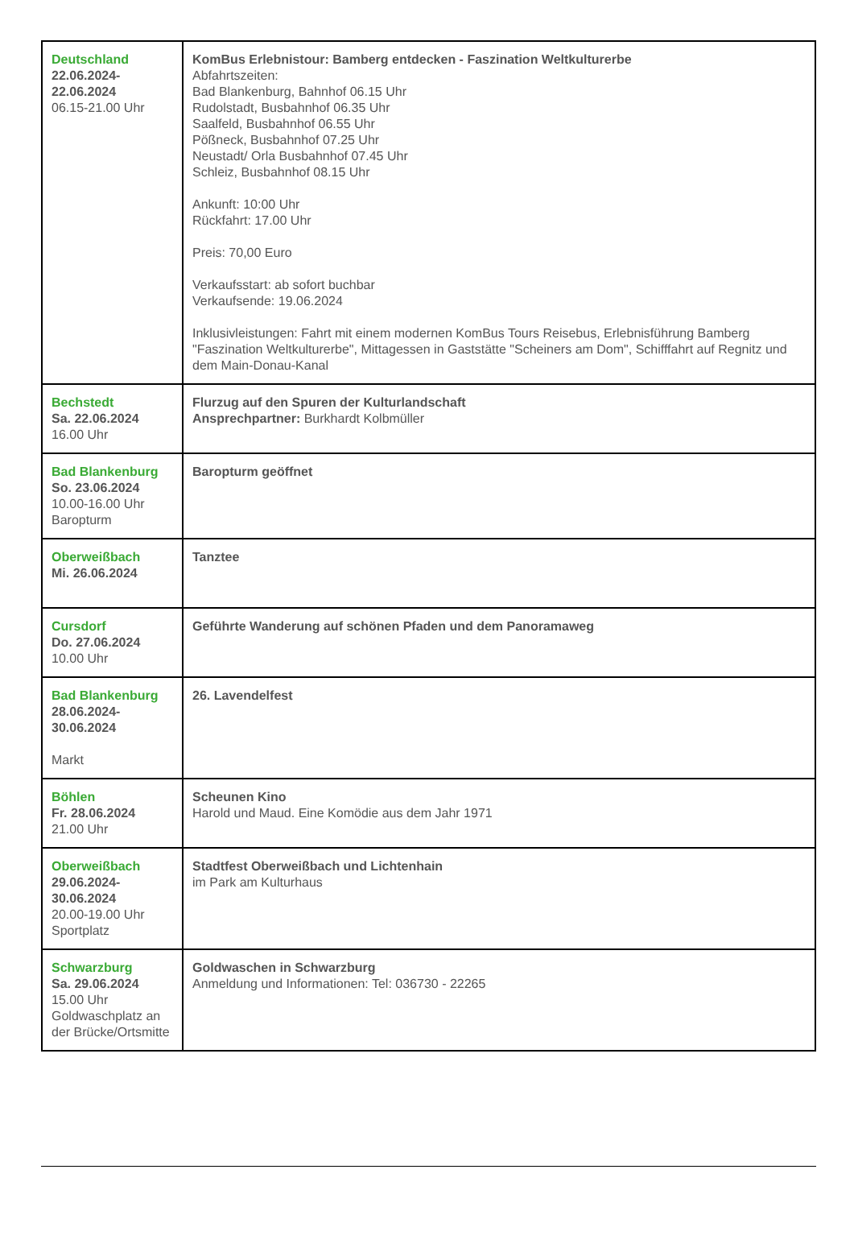| Deutschland 22.06.2024- 22.06.2024 06.15-21.00 Uhr | KomBus Erlebnistour: Bamberg entdecken - Faszination Weltkulturerbe Abfahrtszeiten: Bad Blankenburg, Bahnhof 06.15 Uhr Rudolstadt, Busbahnhof 06.35 Uhr Saalfeld, Busbahnhof 06.55 Uhr Pößneck, Busbahnhof 07.25 Uhr Neustadt/ Orla Busbahnhof 07.45 Uhr Schleiz, Busbahnhof 08.15 Uhr Ankunft: 10:00 Uhr Rückfahrt: 17.00 Uhr Preis: 70,00 Euro Verkaufsstart: ab sofort buchbar Verkaufsende: 19.06.2024 Inklusivleistungen: Fahrt mit einem modernen KomBus Tours Reisebus, Erlebnisführung Bamberg "Faszination Weltkulturerbe", Mittagessen in Gaststätte "Scheiners am Dom", Schifffahrt auf Regnitz und dem Main-Donau-Kanal |
| Bechstedt Sa. 22.06.2024 16.00 Uhr | Flurzug auf den Spuren der Kulturlandschaft Ansprechpartner: Burkhardt Kolbmüller |
| Bad Blankenburg So. 23.06.2024 10.00-16.00 Uhr Baropturm | Baropturm geöffnet |
| Oberweißbach Mi. 26.06.2024 | Tanztee |
| Cursdorf Do. 27.06.2024 10.00 Uhr | Geführte Wanderung auf schönen Pfaden und dem Panoramaweg |
| Bad Blankenburg 28.06.2024- 30.06.2024 Markt | 26. Lavendelfest |
| Böhlen Fr. 28.06.2024 21.00 Uhr | Scheunen Kino Harold und Maud. Eine Komödie aus dem Jahr 1971 |
| Oberweißbach 29.06.2024- 30.06.2024 20.00-19.00 Uhr Sportplatz | Stadtfest Oberweißbach und Lichtenhain im Park am Kulturhaus |
| Schwarzburg Sa. 29.06.2024 15.00 Uhr Goldwaschplatz an der Brücke/Ortsmitte | Goldwaschen in Schwarzburg Anmeldung und Informationen: Tel: 036730 - 22265 |